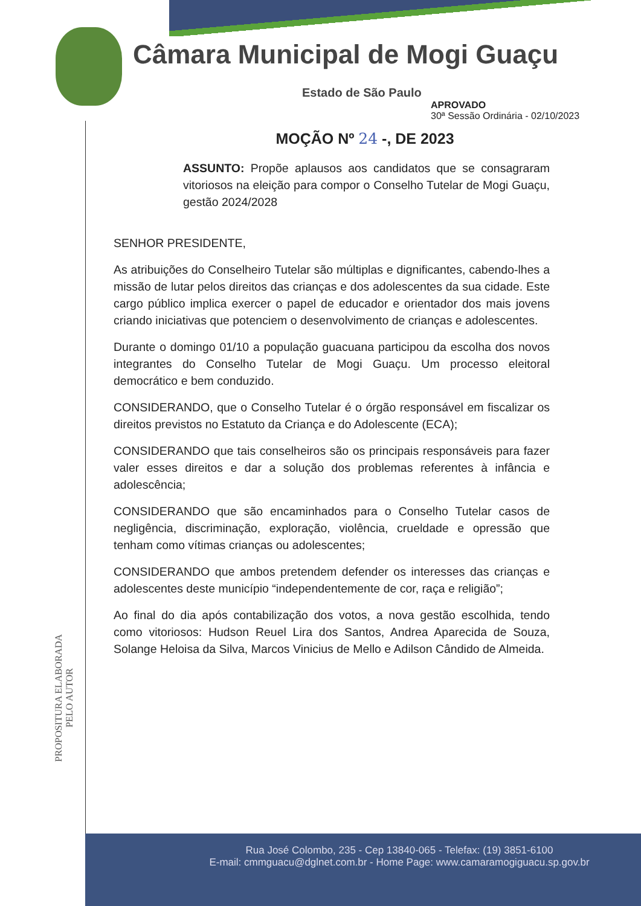Câmara Municipal de Mogi Guaçu
Estado de São Paulo
APROVADO
30ª Sessão Ordinária - 02/10/2023
MOÇÃO Nº 24 -, DE 2023
ASSUNTO: Propõe aplausos aos candidatos que se consagraram vitoriosos na eleição para compor o Conselho Tutelar de Mogi Guaçu, gestão 2024/2028
SENHOR PRESIDENTE,
As atribuições do Conselheiro Tutelar são múltiplas e dignificantes, cabendo-lhes a missão de lutar pelos direitos das crianças e dos adolescentes da sua cidade. Este cargo público implica exercer o papel de educador e orientador dos mais jovens criando iniciativas que potenciem o desenvolvimento de crianças e adolescentes.
Durante o domingo 01/10 a população guacuana participou da escolha dos novos integrantes do Conselho Tutelar de Mogi Guaçu. Um processo eleitoral democrático e bem conduzido.
CONSIDERANDO, que o Conselho Tutelar é o órgão responsável em fiscalizar os direitos previstos no Estatuto da Criança e do Adolescente (ECA);
CONSIDERANDO que tais conselheiros são os principais responsáveis para fazer valer esses direitos e dar a solução dos problemas referentes à infância e adolescência;
CONSIDERANDO que são encaminhados para o Conselho Tutelar casos de negligência, discriminação, exploração, violência, crueldade e opressão que tenham como vítimas crianças ou adolescentes;
CONSIDERANDO que ambos pretendem defender os interesses das crianças e adolescentes deste município “independentemente de cor, raça e religião”;
Ao final do dia após contabilização dos votos, a nova gestão escolhida, tendo como vitoriosos: Hudson Reuel Lira dos Santos, Andrea Aparecida de Souza, Solange Heloisa da Silva, Marcos Vinicius de Mello e Adilson Cândido de Almeida.
PROPOSITURA ELABORADA
PELO AUTOR
Rua José Colombo, 235 - Cep 13840-065 - Telefax: (19) 3851-6100
E-mail: cmmguacu@dglnet.com.br - Home Page: www.camaramogiguacu.sp.gov.br